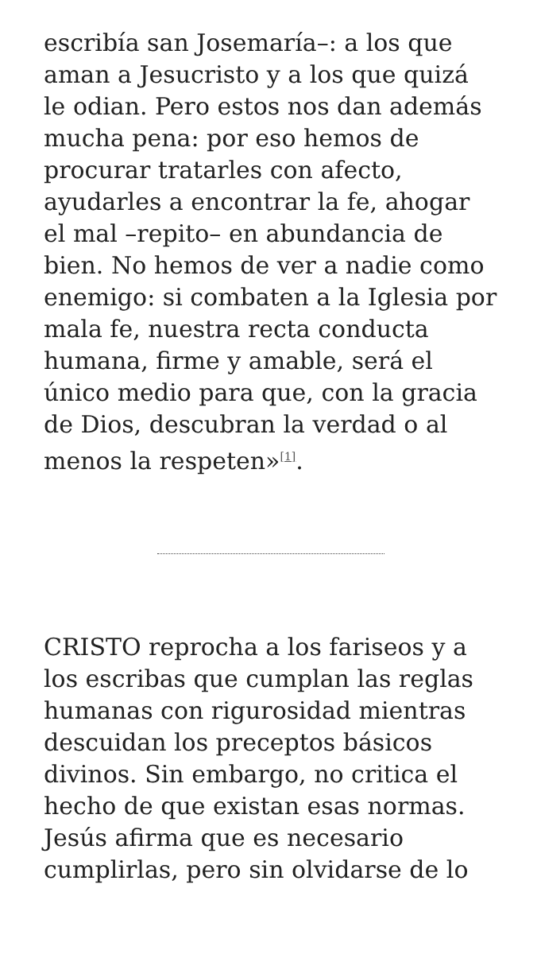escribía san Josemaría–: a los que aman a Jesucristo y a los que quizá le odian. Pero estos nos dan además mucha pena: por eso hemos de procurar tratarles con afecto, ayudarles a encontrar la fe, ahogar el mal –repito– en abundancia de bien. No hemos de ver a nadie como enemigo: si combaten a la Iglesia por mala fe, nuestra recta conducta humana, firme y amable, será el único medio para que, con la gracia de Dios, descubran la verdad o al menos la respeten»<sup>[1]</sup>.
CRISTO reprocha a los fariseos y a los escribas que cumplan las reglas humanas con rigurosidad mientras descuidan los preceptos básicos divinos. Sin embargo, no critica el hecho de que existan esas normas. Jesús afirma que es necesario cumplirlas, pero sin olvidarse de lo